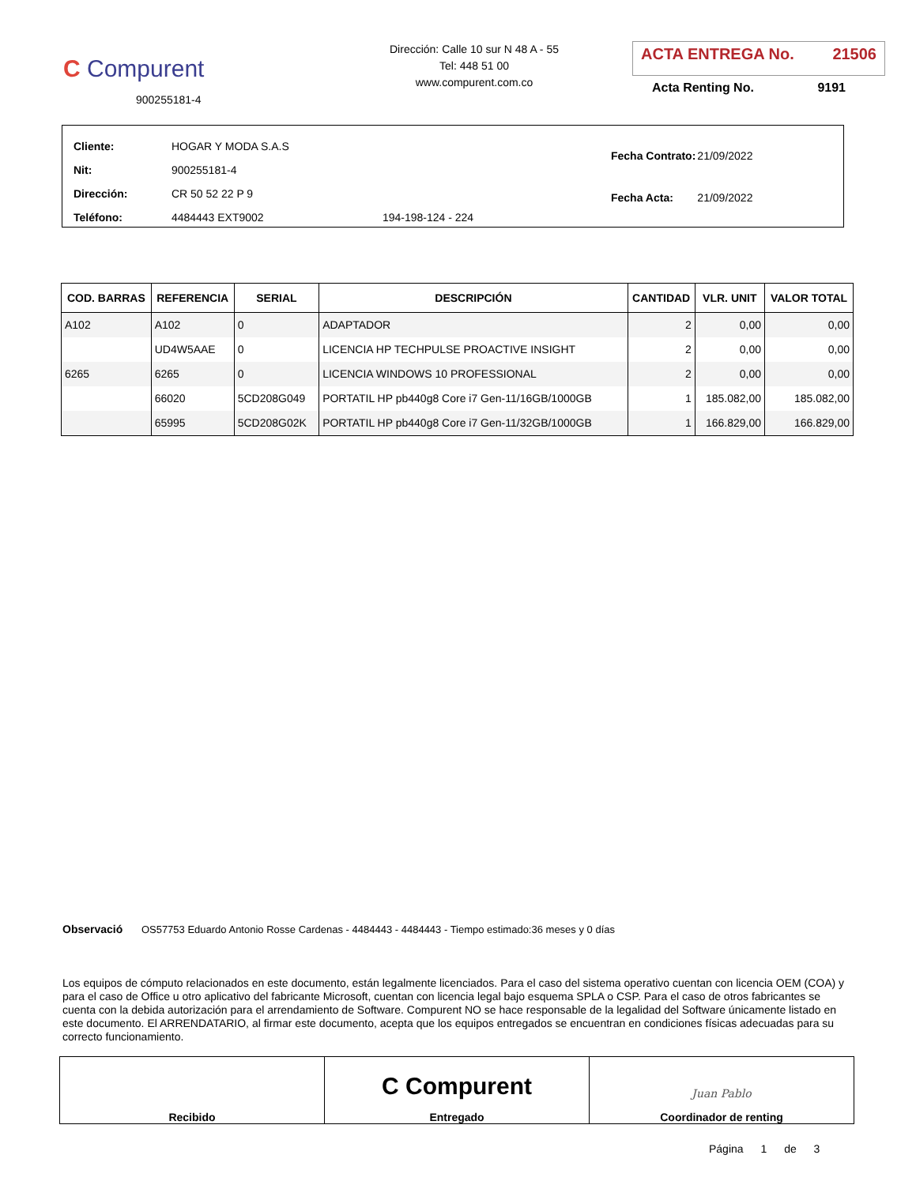C Compurent
900255181-4
Dirección: Calle 10 sur N 48 A - 55
Tel: 448 51 00
www.compurent.com.co
ACTA ENTREGA No. 21506
Acta Renting No. 9191
| Cliente: | HOGAR Y MODA S.A.S | |
| Nit: | 900255181-4 | |
| Dirección: | CR 50 52 22 P 9 | |
| Teléfono: | 4484443 EXT9002 | 194-198-124 - 224 |
| Fecha Contrato: | 21/09/2022 |
| Fecha Acta: | 21/09/2022 |
| COD. BARRAS | REFERENCIA | SERIAL | DESCRIPCIÓN | CANTIDAD | VLR. UNIT | VALOR TOTAL |
| --- | --- | --- | --- | --- | --- | --- |
| A102 | A102 | 0 | ADAPTADOR | 2 | 0,00 | 0,00 |
| | UD4W5AAE | 0 | LICENCIA HP TECHPULSE PROACTIVE INSIGHT | 2 | 0,00 | 0,00 |
| 6265 | 6265 | 0 | LICENCIA WINDOWS 10 PROFESSIONAL | 2 | 0,00 | 0,00 |
| | 66020 | 5CD208G049 | PORTATIL HP pb440g8 Core i7 Gen-11/16GB/1000GB | 1 | 185.082,00 | 185.082,00 |
| | 65995 | 5CD208G02K | PORTATIL HP pb440g8 Core i7 Gen-11/32GB/1000GB | 1 | 166.829,00 | 166.829,00 |
Observació OS57753 Eduardo Antonio Rosse Cardenas - 4484443 - 4484443 - Tiempo estimado:36 meses y 0 días
Los equipos de cómputo relacionados en este documento, están legalmente licenciados. Para el caso del sistema operativo cuentan con licencia OEM (COA) y para el caso de Office u otro aplicativo del fabricante Microsoft, cuentan con licencia legal bajo esquema SPLA o CSP. Para el caso de otros fabricantes se cuenta con la debida autorización para el arrendamiento de Software. Compurent NO se hace responsable de la legalidad del Software únicamente listado en este documento. El ARRENDATARIO, al firmar este documento, acepta que los equipos entregados se encuentran en condiciones físicas adecuadas para su correcto funcionamiento.
Recibido
C Compurent
Entregado
Juan Pablo
Coordinador de renting
Página 1 de 3